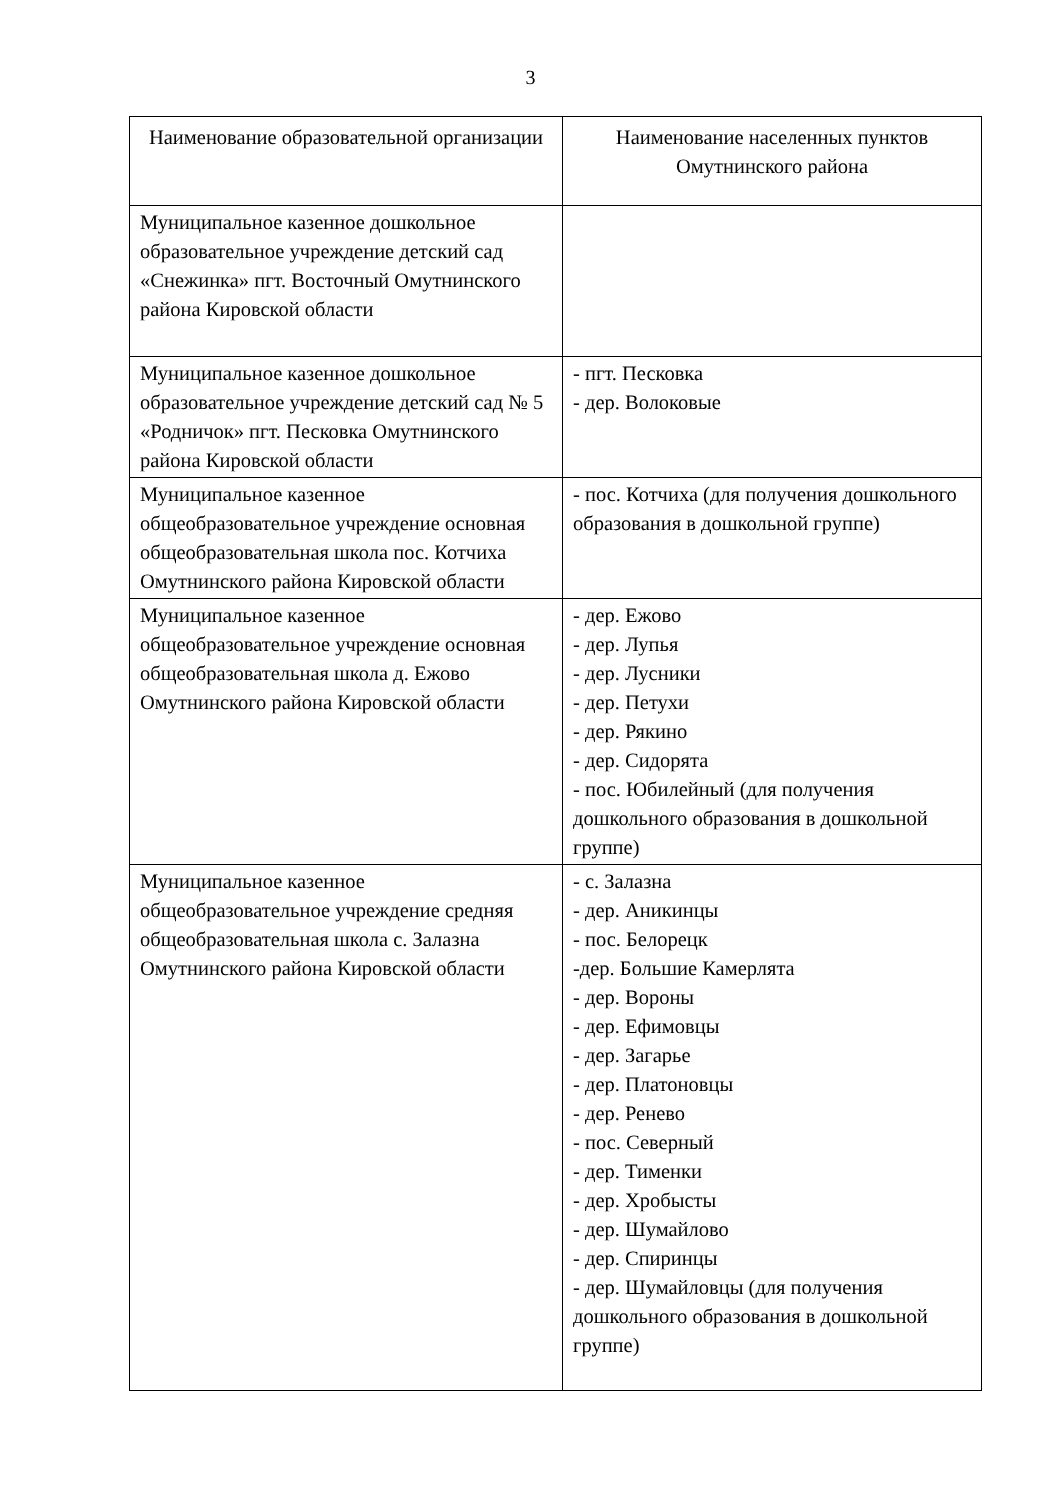3
| Наименование образовательной организации | Наименование населенных пунктов Омутнинского района |
| --- | --- |
| Муниципальное казенное дошкольное образовательное учреждение детский сад «Снежинка» пгт. Восточный Омутнинского района Кировской области | |
| Муниципальное казенное дошкольное образовательное учреждение детский сад № 5 «Родничок» пгт. Песковка Омутнинского района Кировской области | - пгт. Песковка - дер. Волоковые |
| Муниципальное казенное общеобразовательное учреждение основная общеобразовательная школа пос. Котчиха Омутнинского района Кировской области | - пос. Котчиха (для получения дошкольного образования в дошкольной группе) |
| Муниципальное казенное общеобразовательное учреждение основная общеобразовательная школа д. Ежово Омутнинского района Кировской области | - дер. Ежово - дер. Лупья - дер. Лусники - дер. Петухи - дер. Рякино - дер. Сидорята - пос. Юбилейный (для получения дошкольного образования в дошкольной группе) |
| Муниципальное казенное общеобразовательное учреждение средняя общеобразовательная школа с. Залазна Омутнинского района Кировской области | - с. Залазна - дер. Аникинцы - пос. Белорецк -дер. Большие Камерлята - дер. Вороны - дер. Ефимовцы - дер. Загарье - дер. Платоновцы - дер. Ренево - пос. Северный - дер. Тименки - дер. Хробысты - дер. Шумайлово - дер. Спиринцы - дер. Шумайловцы (для получения дошкольного образования в дошкольной группе) |